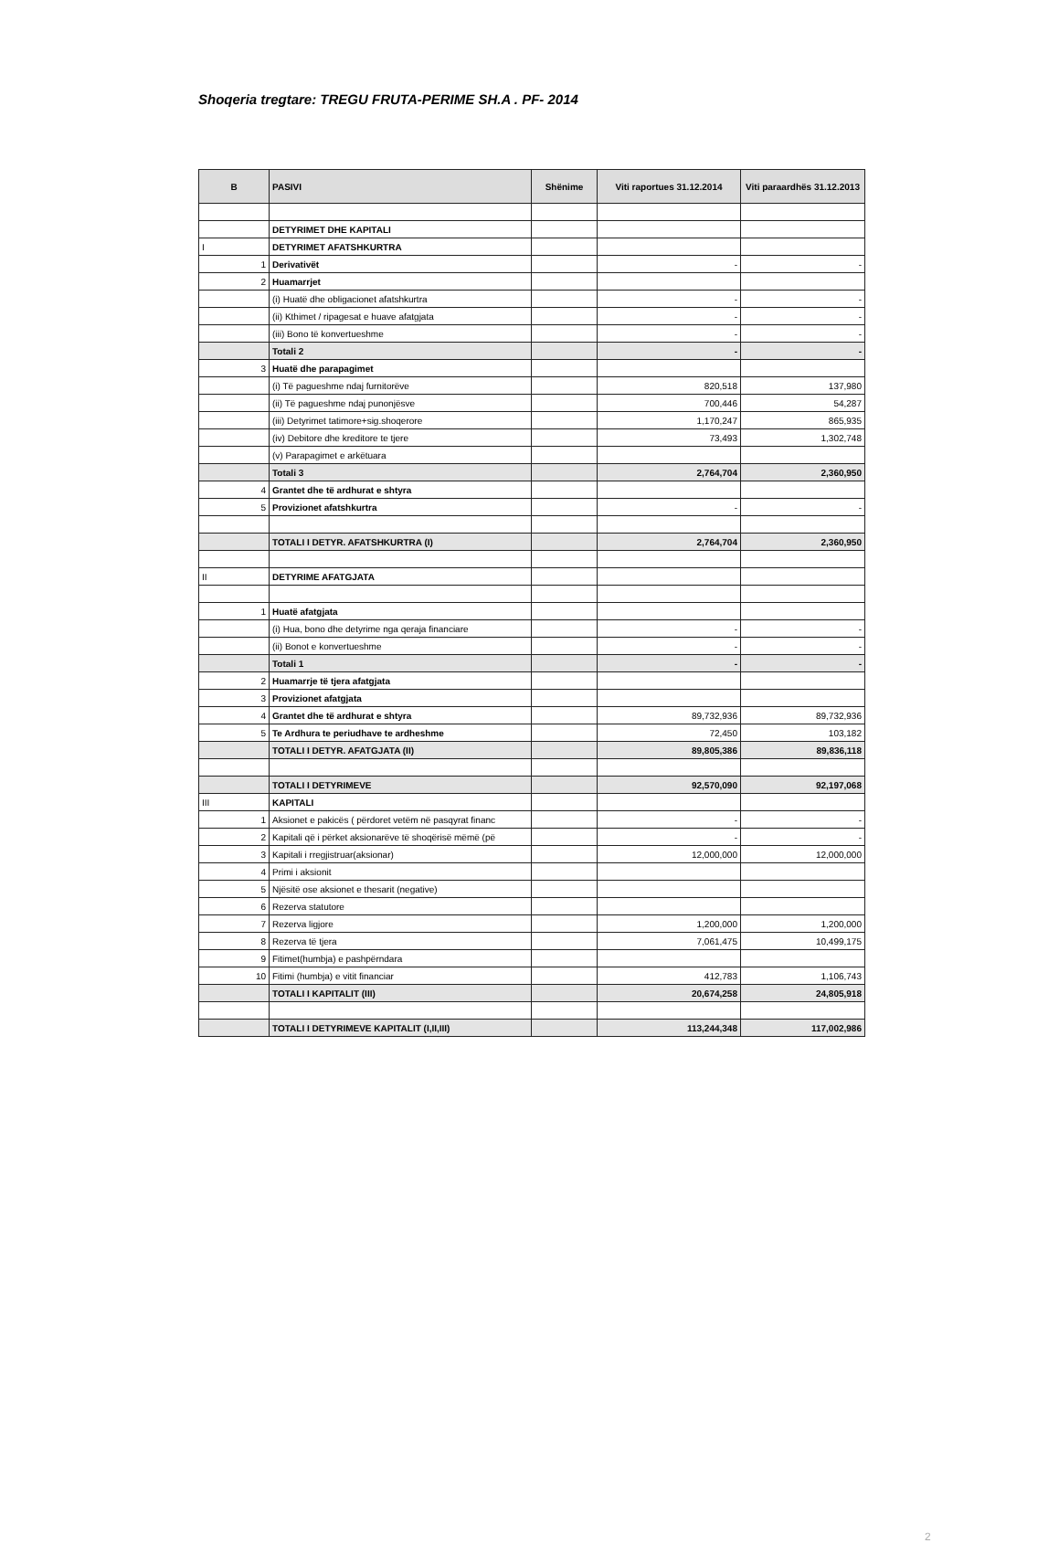Shoqeria tregtare: TREGU FRUTA-PERIME SH.A . PF- 2014
| B | PASIVI | Shënime | Viti raportues 31.12.2014 | Viti paraardhës 31.12.2013 |
| --- | --- | --- | --- | --- |
| | DETYRIMET DHE KAPITALI | | | |
| I | DETYRIMET AFATSHKURTRA | | | |
| 1 | Derivativët | | - | - |
| 2 | Huamarrjet | | | |
| | (i) Huatë dhe obligacionet afatshkurtra | | - | - |
| | (ii) Kthimet / ripagesat e huave afatgjata | | - | - |
| | (iii) Bono të konvertueshme | | - | - |
| | Totali 2 | | - | - |
| 3 | Huatë dhe parapagimet | | | |
| | (i) Të pagueshme ndaj furnitorëve | | 820,518 | 137,980 |
| | (ii) Të pagueshme ndaj punonjësve | | 700,446 | 54,287 |
| | (iii) Detyrimet tatimore+sig.shoqerore | | 1,170,247 | 865,935 |
| | (iv) Debitore dhe kreditore te tjere | | 73,493 | 1,302,748 |
| | (v) Parapagimet e arkëtuara | | | |
| | Totali 3 | | 2,764,704 | 2,360,950 |
| 4 | Grantet dhe të ardhurat e shtyra | | | |
| 5 | Provizionet afatshkurtra | | - | - |
| | TOTALI I DETYR. AFATSHKURTRA (I) | | 2,764,704 | 2,360,950 |
| II | DETYRIME AFATGJATA | | | |
| 1 | Huatë afatgjata | | | |
| | (i) Hua, bono dhe detyrime nga qeraja financiare | | - | - |
| | (ii) Bonot e konvertueshme | | - | - |
| | Totali 1 | | - | - |
| 2 | Huamarrje të tjera afatgjata | | | |
| 3 | Provizionet afatgjata | | | |
| 4 | Grantet dhe të ardhurat e shtyra | | 89,732,936 | 89,732,936 |
| 5 | Te Ardhura te periudhave te ardheshme | | 72,450 | 103,182 |
| | TOTALI I DETYR. AFATGJATA (II) | | 89,805,386 | 89,836,118 |
| | TOTALI I DETYRIMEVE | | 92,570,090 | 92,197,068 |
| III | KAPITALI | | | |
| 1 | Aksionet e pakicës ( përdoret vetëm në pasqyrat financ | | - | - |
| 2 | Kapitali që i përket aksionarëve të shoqërisë mëmë (pë | | - | - |
| 3 | Kapitali i rregjistruar(aksionar) | | 12,000,000 | 12,000,000 |
| 4 | Primi i aksionit | | | |
| 5 | Njësitë ose aksionet e thesarit (negative) | | | |
| 6 | Rezerva statutore | | | |
| 7 | Rezerva ligjore | | 1,200,000 | 1,200,000 |
| 8 | Rezerva të tjera | | 7,061,475 | 10,499,175 |
| 9 | Fitimet(humbja) e pashpërndara | | | |
| 10 | Fitimi (humbja) e vitit financiar | | 412,783 | 1,106,743 |
| | TOTALI I KAPITALIT (III) | | 20,674,258 | 24,805,918 |
| | TOTALI I DETYRIMEVE KAPITALIT (I,II,III) | | 113,244,348 | 117,002,986 |
2